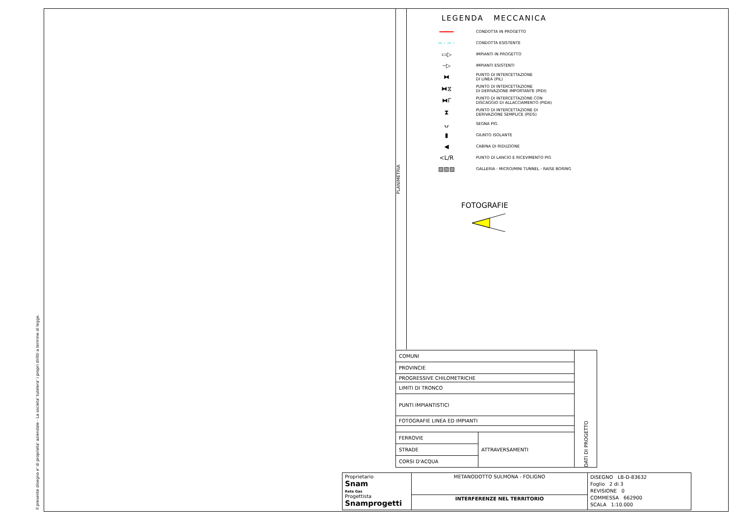Il presente disegno e' di proprieta' aziendale - La societa' tutelera' i propri diritti a termine di legge.
PLANIMETRIA
LEGENDA MECCANICA
━━━━
CONDOTTA IN PROGETTO
─ · ─ ·
CONDOTTA ESISTENTE
▭▷
IMPIANTI IN PROGETTO
┄▷
IMPIANTI ESISTENTI
⧓
PUNTO DI INTERCETTAZIONE
DI LINEA (PIL)
⧓⧖
PUNTO DI INTERCETTAZIONE
DI DERIVAZIONE IMPORTANTE (PIDI)
⧓Γ
PUNTO DI INTERCETTAZIONE CON
DISCAGGIO DI ALLACCIAMENTO (PIDA)
⧗
PUNTO DI INTERCETTAZIONE DI
DERIVAZIONE SEMPLICE (PIDS)
⍽
SEGNA PIG
▮
GIUNTO ISOLANTE
◀
CABINA DI RIDUZIONE
<L/R
PUNTO DI LANCIO E RICEVIMENTO PIG
▨▨▨
GALLERIA - MICRO/MINI TUNNEL - RAISE BORING
FOTOGRAFIE
| COMUNI | | DATI DI PROGETTO |
| PROVINCIE | | |
| PROGRESSIVE CHILOMETRICHE | | |
| LIMITI DI TRONCO | | |
| PUNTI IMPIANTISTICI | | |
| FOTOGRAFIE LINEA ED IMPIANTI | | |
| FERROVIE | ATTRAVERSAMENTI | |
| STRADE | | |
| CORSI D'ACQUA | | |
| Proprietario Snam Rete Gas Progettista Snamprogetti | METANODOTTO SULMONA - FOLIGNO | DISEGNO LB-D-83632 Foglio 2 di 3 REVISIONE 0 COMMESSA 662900 SCALA 1:10.000 |
| | INTERFERENZE NEL TERRITORIO | |